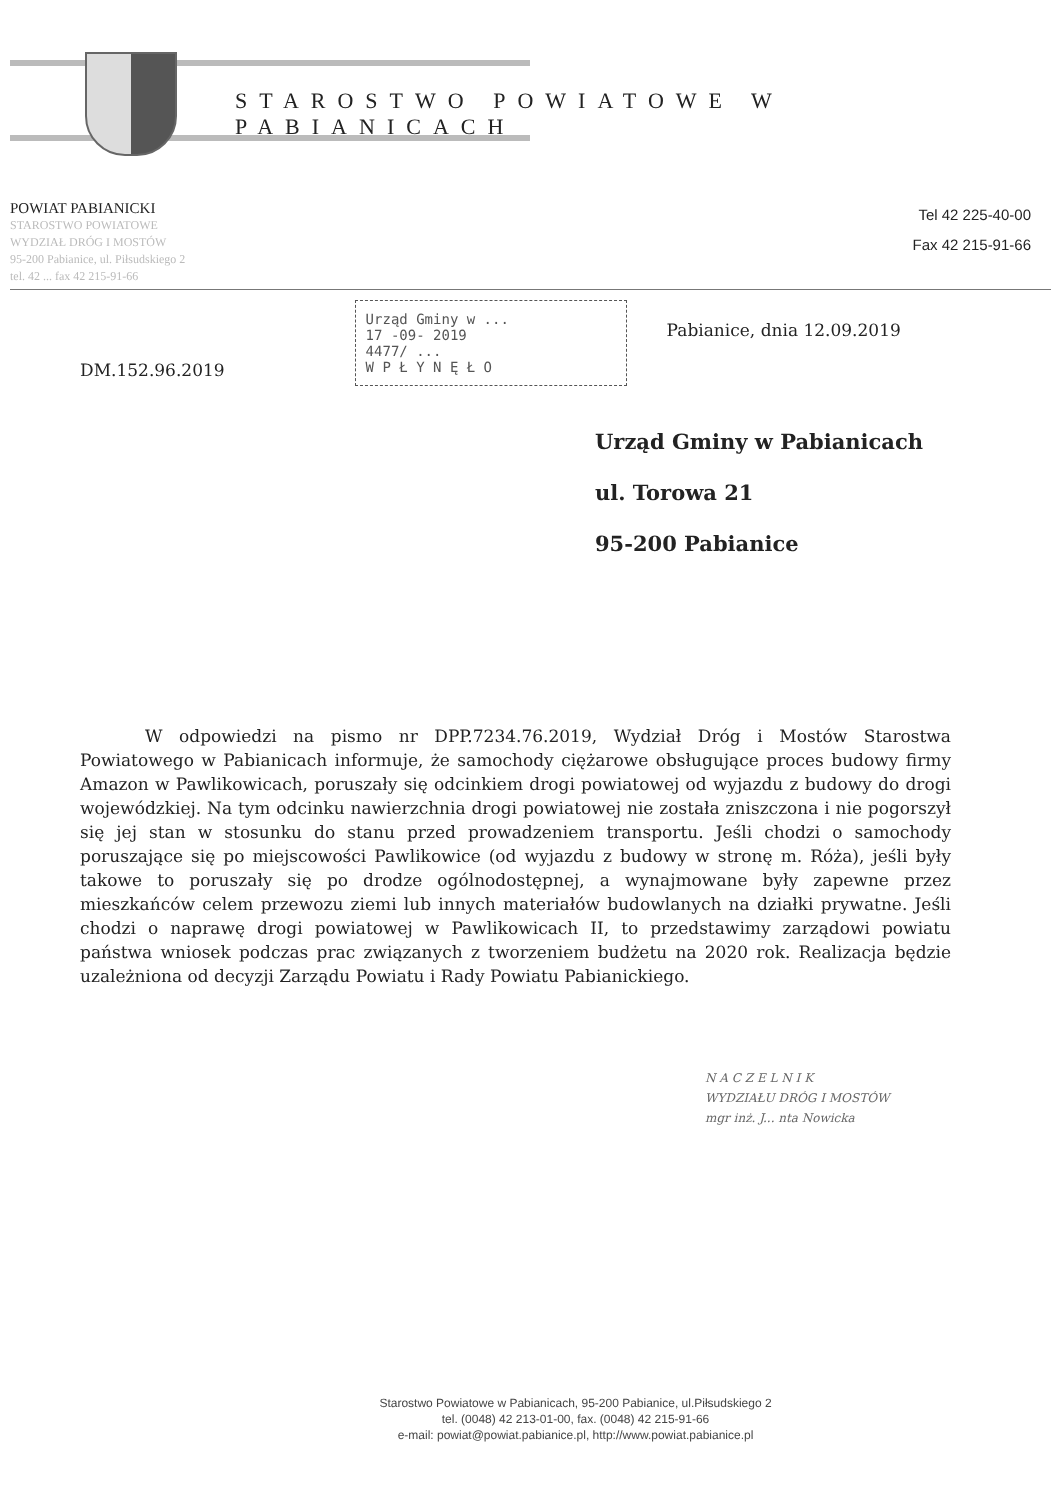STAROSTWO POWIATOWE W PABIANICACH
POWIAT PABIANICKI
STAROSTWO POWIATOWE
WYDZIAŁ DRÓG I MOSTÓW
95-200 Pabianice, ul. Piłsudskiego 2
tel. 42 ... fax 42 215-91-66
Tel 42 225-40-00
Fax 42 215-91-66
DM.152.96.2019
Urząd Gminy w ...
17 -09- 2019
4477/ ...
W P Ł Y N Ę Ł O
Pabianice, dnia 12.09.2019
Urząd Gminy w Pabianicach
ul. Torowa 21
95-200 Pabianice
W odpowiedzi na pismo nr DPP.7234.76.2019, Wydział Dróg i Mostów Starostwa Powiatowego w Pabianicach informuje, że samochody ciężarowe obsługujące proces budowy firmy Amazon w Pawlikowicach, poruszały się odcinkiem drogi powiatowej od wyjazdu z budowy do drogi wojewódzkiej. Na tym odcinku nawierzchnia drogi powiatowej nie została zniszczona i nie pogorszył się jej stan w stosunku do stanu przed prowadzeniem transportu. Jeśli chodzi o samochody poruszające się po miejscowości Pawlikowice (od wyjazdu z budowy w stronę m. Róża), jeśli były takowe to poruszały się po drodze ogólnodostępnej, a wynajmowane były zapewne przez mieszkańców celem przewozu ziemi lub innych materiałów budowlanych na działki prywatne. Jeśli chodzi o naprawę drogi powiatowej w Pawlikowicach II, to przedstawimy zarządowi powiatu państwa wniosek podczas prac związanych z tworzeniem budżetu na 2020 rok. Realizacja będzie uzależniona od decyzji Zarządu Powiatu i Rady Powiatu Pabianickiego.
N A C Z E L N I K
WYDZIAŁU DRÓG I MOSTÓW
mgr inż. J... nta Nowicka
Starostwo Powiatowe w Pabianicach, 95-200 Pabianice, ul.Piłsudskiego 2
tel. (0048) 42 213-01-00, fax. (0048) 42 215-91-66
e-mail: powiat@powiat.pabianice.pl, http://www.powiat.pabianice.pl